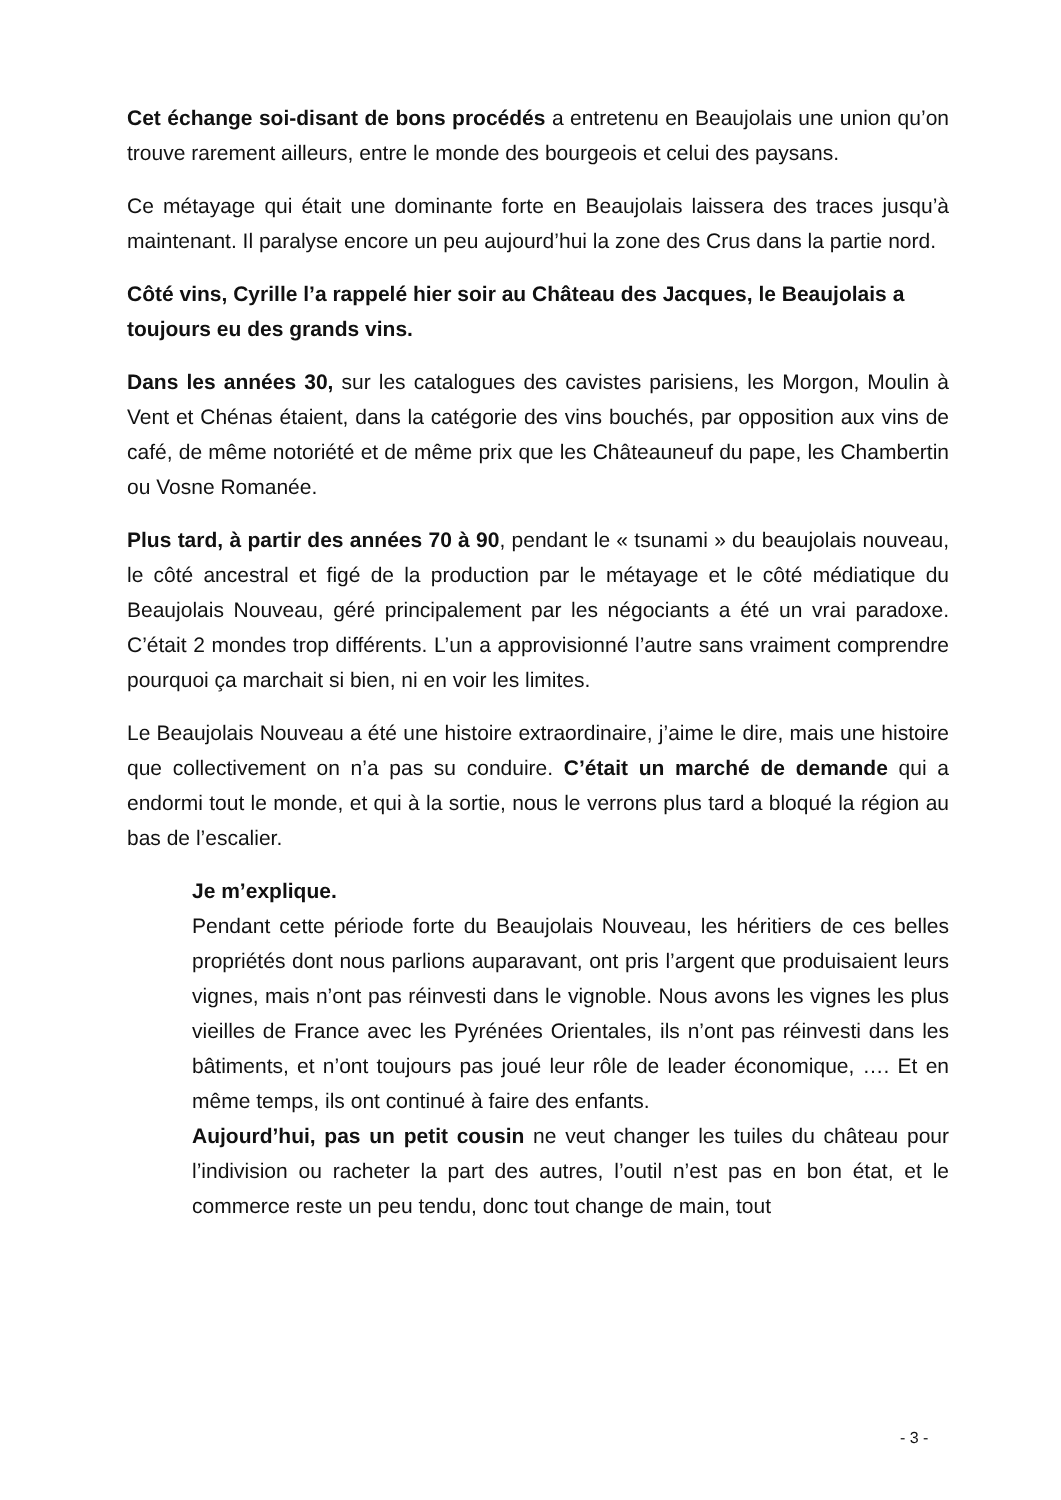Cet échange soi-disant de bons procédés a entretenu en Beaujolais une union qu’on trouve rarement ailleurs, entre le monde des bourgeois et celui des paysans.
Ce métayage qui était une dominante forte en Beaujolais laissera des traces jusqu’à maintenant. Il paralyse encore un peu aujourd’hui la zone des Crus dans la partie nord.
Côté vins, Cyrille l’a rappelé hier soir au Château des Jacques, le Beaujolais a toujours eu des grands vins.
Dans les années 30, sur les catalogues des cavistes parisiens, les Morgon, Moulin à Vent et Chénas étaient, dans la catégorie des vins bouchés, par opposition aux vins de café, de même notoriété et de même prix que les Châteauneuf du pape, les Chambertin ou Vosne Romanée.
Plus tard, à partir des années 70 à 90, pendant le « tsunami » du beaujolais nouveau, le côté ancestral et figé de la production par le métayage et le côté médiatique du Beaujolais Nouveau, géré principalement par les négociants a été un vrai paradoxe. C’était 2 mondes trop différents. L’un a approvisionné l’autre sans vraiment comprendre pourquoi ça marchait si bien, ni en voir les limites.
Le Beaujolais Nouveau a été une histoire extraordinaire, j’aime le dire, mais une histoire que collectivement on n’a pas su conduire. C’était un marché de demande qui a endormi tout le monde, et qui à la sortie, nous le verrons plus tard a bloqué la région au bas de l’escalier.
Je m’explique.
Pendant cette période forte du Beaujolais Nouveau, les héritiers de ces belles propriétés dont nous parlions auparavant, ont pris l’argent que produisaient leurs vignes, mais n’ont pas réinvesti dans le vignoble. Nous avons les vignes les plus vieilles de France avec les Pyrénées Orientales, ils n’ont pas réinvesti dans les bâtiments, et n’ont toujours pas joué leur rôle de leader économique, …. Et en même temps, ils ont continué à faire des enfants.
Aujourd’hui, pas un petit cousin ne veut changer les tuiles du château pour l’indivision ou racheter la part des autres, l’outil n’est pas en bon état, et le commerce reste un peu tendu, donc tout change de main, tout
- 3 -